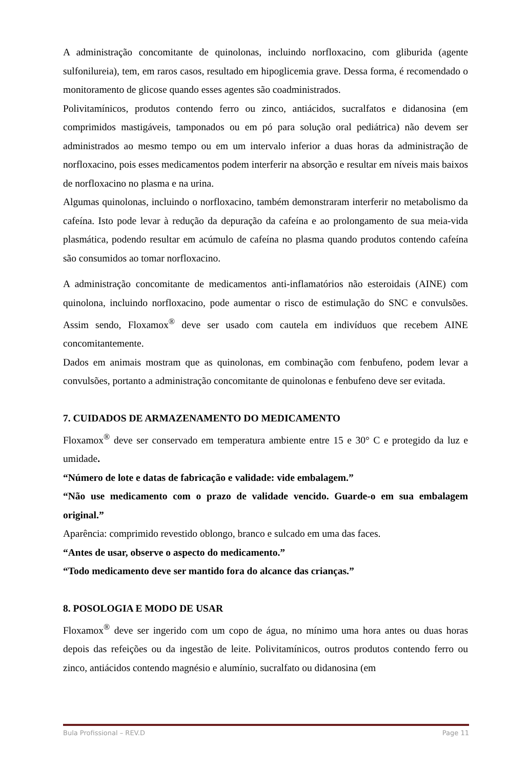A administração concomitante de quinolonas, incluindo norfloxacino, com gliburida (agente sulfonilureia), tem, em raros casos, resultado em hipoglicemia grave. Dessa forma, é recomendado o monitoramento de glicose quando esses agentes são coadministrados.
Polivitamínicos, produtos contendo ferro ou zinco, antiácidos, sucralfatos e didanosina (em comprimidos mastigáveis, tamponados ou em pó para solução oral pediátrica) não devem ser administrados ao mesmo tempo ou em um intervalo inferior a duas horas da administração de norfloxacino, pois esses medicamentos podem interferir na absorção e resultar em níveis mais baixos de norfloxacino no plasma e na urina.
Algumas quinolonas, incluindo o norfloxacino, também demonstraram interferir no metabolismo da cafeína. Isto pode levar à redução da depuração da cafeína e ao prolongamento de sua meia-vida plasmática, podendo resultar em acúmulo de cafeína no plasma quando produtos contendo cafeína são consumidos ao tomar norfloxacino.
A administração concomitante de medicamentos anti-inflamatórios não esteroidais (AINE) com quinolona, incluindo norfloxacino, pode aumentar o risco de estimulação do SNC e convulsões. Assim sendo, Floxamox<sup>®</sup> deve ser usado com cautela em indivíduos que recebem AINE concomitantemente.
Dados em animais mostram que as quinolonas, em combinação com fenbufeno, podem levar a convulsões, portanto a administração concomitante de quinolonas e fenbufeno deve ser evitada.
7. CUIDADOS DE ARMAZENAMENTO DO MEDICAMENTO
Floxamox<sup>®</sup> deve ser conservado em temperatura ambiente entre 15 e 30° C e protegido da luz e umidade.
“Número de lote e datas de fabricação e validade: vide embalagem.”
“Não use medicamento com o prazo de validade vencido. Guarde-o em sua embalagem original.”
Aparência: comprimido revestido oblongo, branco e sulcado em uma das faces.
“Antes de usar, observe o aspecto do medicamento.”
“Todo medicamento deve ser mantido fora do alcance das crianças.”
8. POSOLOGIA E MODO DE USAR
Floxamox<sup>®</sup> deve ser ingerido com um copo de água, no mínimo uma hora antes ou duas horas depois das refeições ou da ingestão de leite. Polivitamínicos, outros produtos contendo ferro ou zinco, antiácidos contendo magnésio e alumínio, sucralfato ou didanosina (em
Bula Profissional – REV.D Page 11